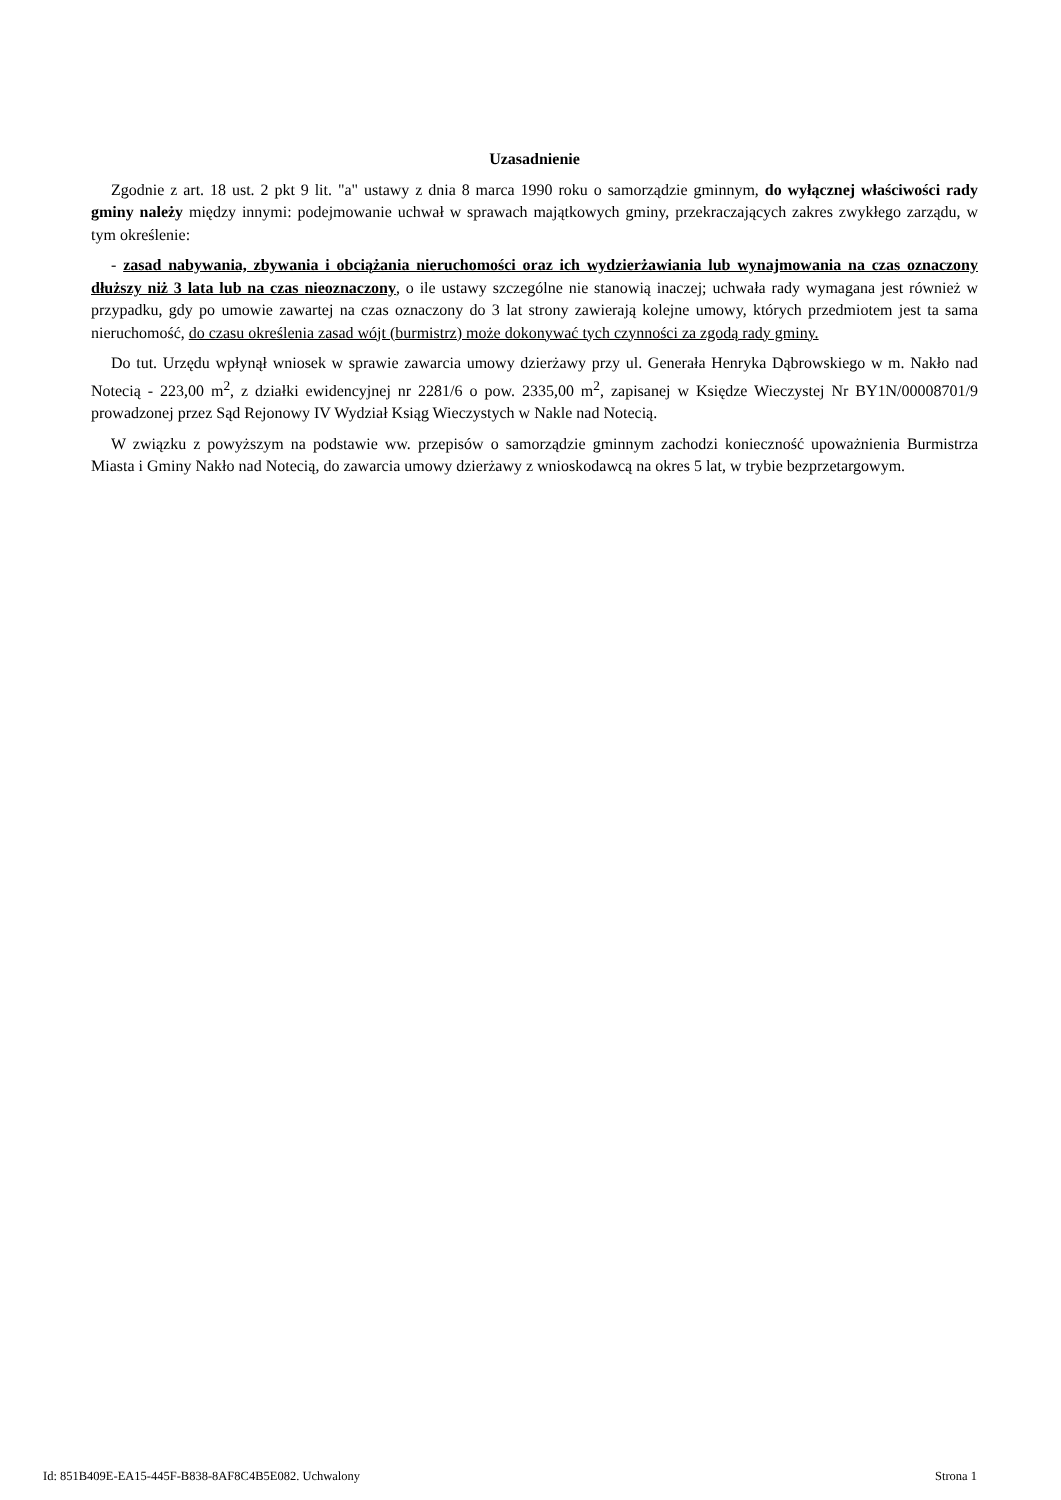Uzasadnienie
Zgodnie z art. 18 ust. 2 pkt 9 lit. "a" ustawy z dnia 8 marca 1990 roku o samorządzie gminnym, do wyłącznej właściwości rady gminy należy między innymi: podejmowanie uchwał w sprawach majątkowych gminy, przekraczających zakres zwykłego zarządu, w tym określenie:
- zasad nabywania, zbywania i obciążania nieruchomości oraz ich wydzierżawiania lub wynajmowania na czas oznaczony dłuższy niż 3 lata lub na czas nieoznaczony, o ile ustawy szczególne nie stanowią inaczej; uchwała rady wymagana jest również w przypadku, gdy po umowie zawartej na czas oznaczony do 3 lat strony zawierają kolejne umowy, których przedmiotem jest ta sama nieruchomość, do czasu określenia zasad wójt (burmistrz) może dokonywać tych czynności za zgodą rady gminy.
Do tut. Urzędu wpłynął wniosek w sprawie zawarcia umowy dzierżawy przy ul. Generała Henryka Dąbrowskiego w m. Nakło nad Notecią - 223,00 m<sup>2</sup>, z działki ewidencyjnej nr 2281/6 o pow. 2335,00 m<sup>2</sup>, zapisanej w Księdze Wieczystej Nr BY1N/00008701/9 prowadzonej przez Sąd Rejonowy IV Wydział Ksiąg Wieczystych w Nakle nad Notecią.
W związku z powyższym na podstawie ww. przepisów o samorządzie gminnym zachodzi konieczność upoważnienia Burmistrza Miasta i Gminy Nakło nad Notecią, do zawarcia umowy dzierżawy z wnioskodawcą na okres 5 lat, w trybie bezprzetargowym.
Id: 851B409E-EA15-445F-B838-8AF8C4B5E082. Uchwalony Strona 1